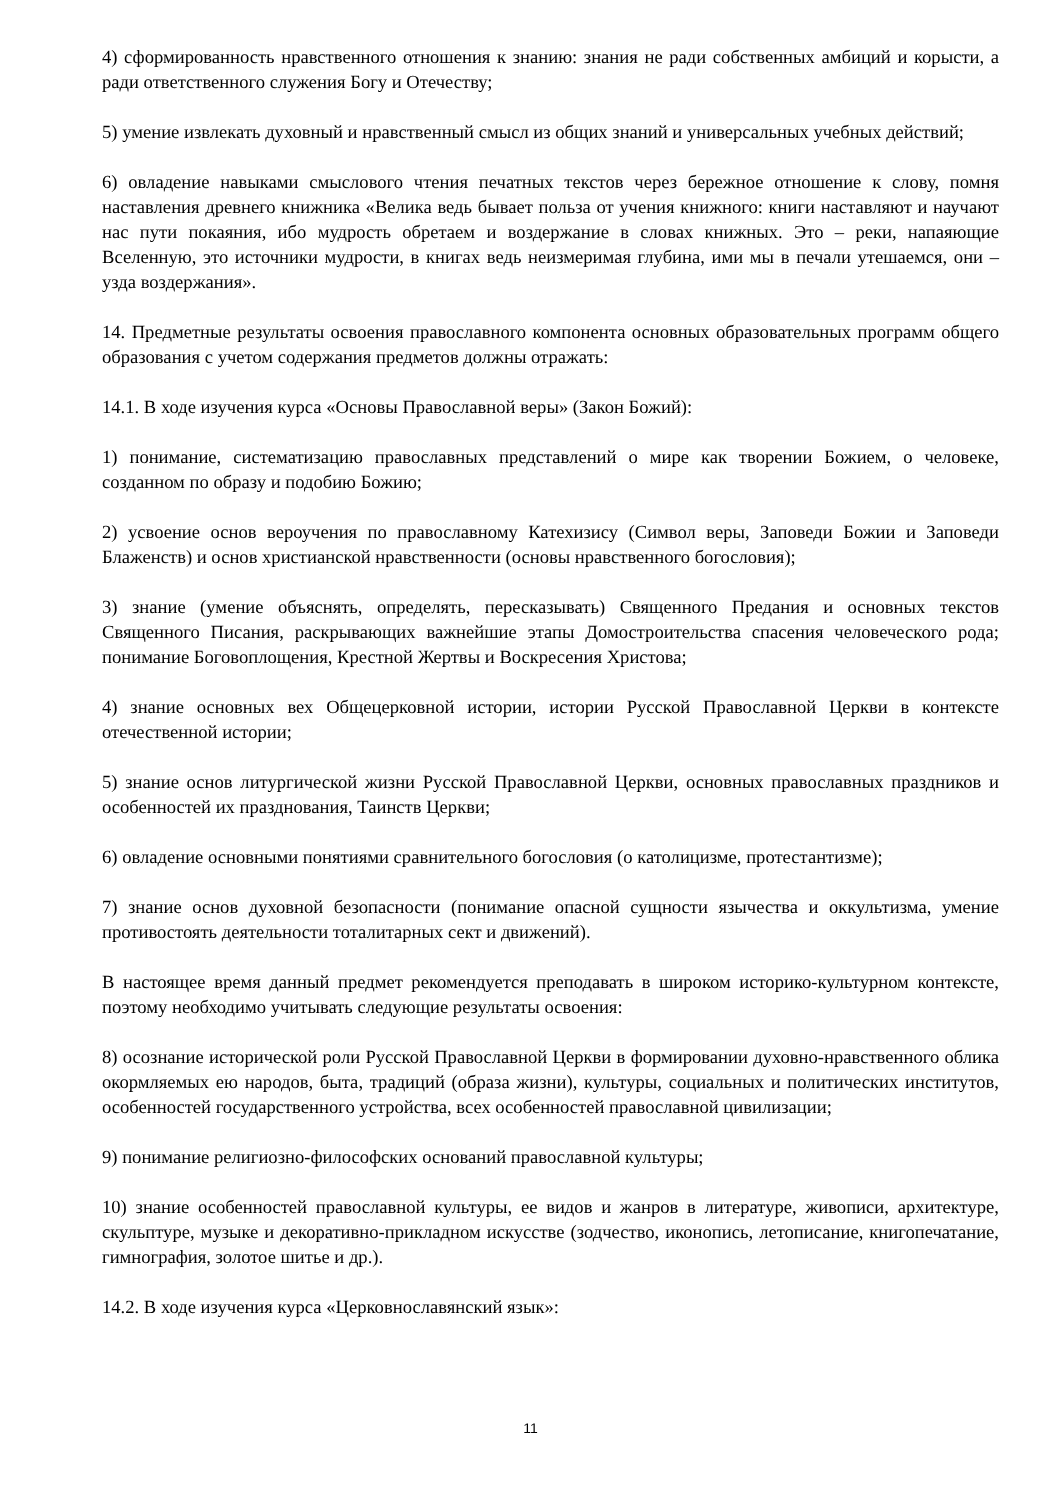4) сформированность нравственного отношения к знанию: знания не ради собственных амбиций и корысти, а ради ответственного служения Богу и Отечеству;
5) умение извлекать духовный и нравственный смысл из общих знаний и универсальных учебных действий;
6) овладение навыками смыслового чтения печатных текстов через бережное отношение к слову, помня наставления древнего книжника «Велика ведь бывает польза от учения книжного: книги наставляют и научают нас пути покаяния, ибо мудрость обретаем и воздержание в словах книжных. Это – реки, напаяющие Вселенную, это источники мудрости, в книгах ведь неизмеримая глубина, ими мы в печали утешаемся, они – узда воздержания».
14. Предметные результаты освоения православного компонента основных образовательных программ общего образования с учетом содержания предметов должны отражать:
14.1. В ходе изучения курса «Основы Православной веры» (Закон Божий):
1) понимание, систематизацию православных представлений о мире как творении Божием, о человеке, созданном по образу и подобию Божию;
2) усвоение основ вероучения по православному Катехизису (Символ веры, Заповеди Божии и Заповеди Блаженств) и основ христианской нравственности (основы нравственного богословия);
3) знание (умение объяснять, определять, пересказывать) Священного Предания и основных текстов Священного Писания, раскрывающих важнейшие этапы Домостроительства спасения человеческого рода; понимание Боговоплощения, Крестной Жертвы и Воскресения Христова;
4) знание основных вех Общецерковной истории, истории Русской Православной Церкви в контексте отечественной истории;
5) знание основ литургической жизни Русской Православной Церкви, основных православных праздников и особенностей их празднования, Таинств Церкви;
6) овладение основными понятиями сравнительного богословия (о католицизме, протестантизме);
7) знание основ духовной безопасности (понимание опасной сущности язычества и оккультизма, умение противостоять деятельности тоталитарных сект и движений).
В настоящее время данный предмет рекомендуется преподавать в широком историко-культурном контексте, поэтому необходимо учитывать следующие результаты освоения:
8) осознание исторической роли Русской Православной Церкви в формировании духовно-нравственного облика окормляемых ею народов, быта, традиций (образа жизни), культуры, социальных и политических институтов, особенностей государственного устройства, всех особенностей православной цивилизации;
9) понимание религиозно-философских оснований православной культуры;
10) знание особенностей православной культуры, ее видов и жанров в литературе, живописи, архитектуре, скульптуре, музыке и декоративно-прикладном искусстве (зодчество, иконопись, летописание, книгопечатание, гимнография, золотое шитье и др.).
14.2. В ходе изучения курса «Церковнославянский язык»:
11